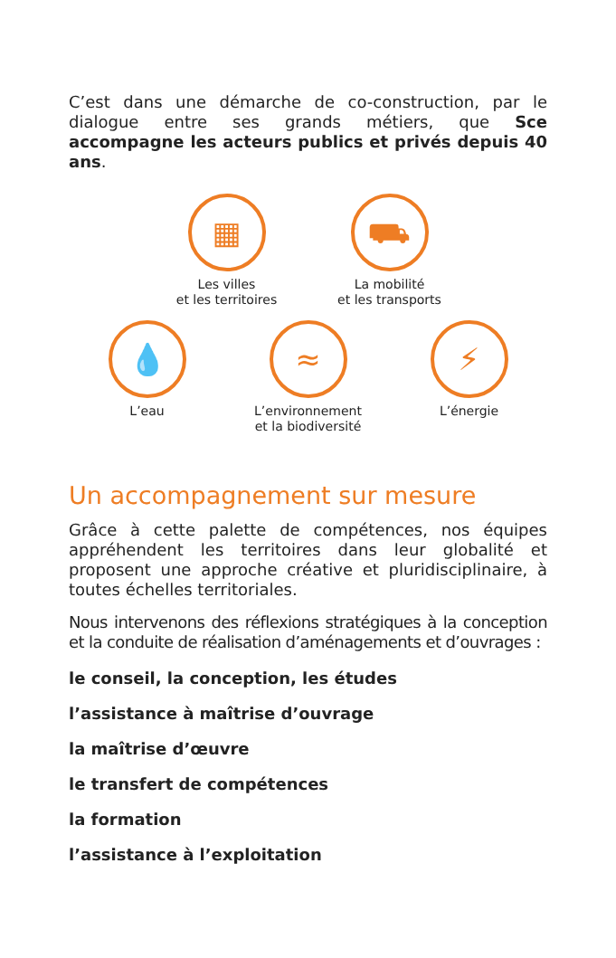C’est dans une démarche de co-construction, par le dialogue entre ses grands métiers, que Sce accompagne les acteurs publics et privés depuis 40 ans.
▦
Les villes
et les territoires
⛟
La mobilité
et les transports
💧
L’eau
≈
L’environnement
et la biodiversité
⚡
L’énergie
Un accompagnement sur mesure
Grâce à cette palette de compétences, nos équipes appréhendent les territoires dans leur globalité et proposent une approche créative et pluridisciplinaire, à toutes échelles territoriales.
Nous intervenons des réflexions stratégiques à la conception et la conduite de réalisation d’aménagements et d’ouvrages :
le conseil, la conception, les études
l’assistance à maîtrise d’ouvrage
la maîtrise d’œuvre
le transfert de compétences
la formation
l’assistance à l’exploitation